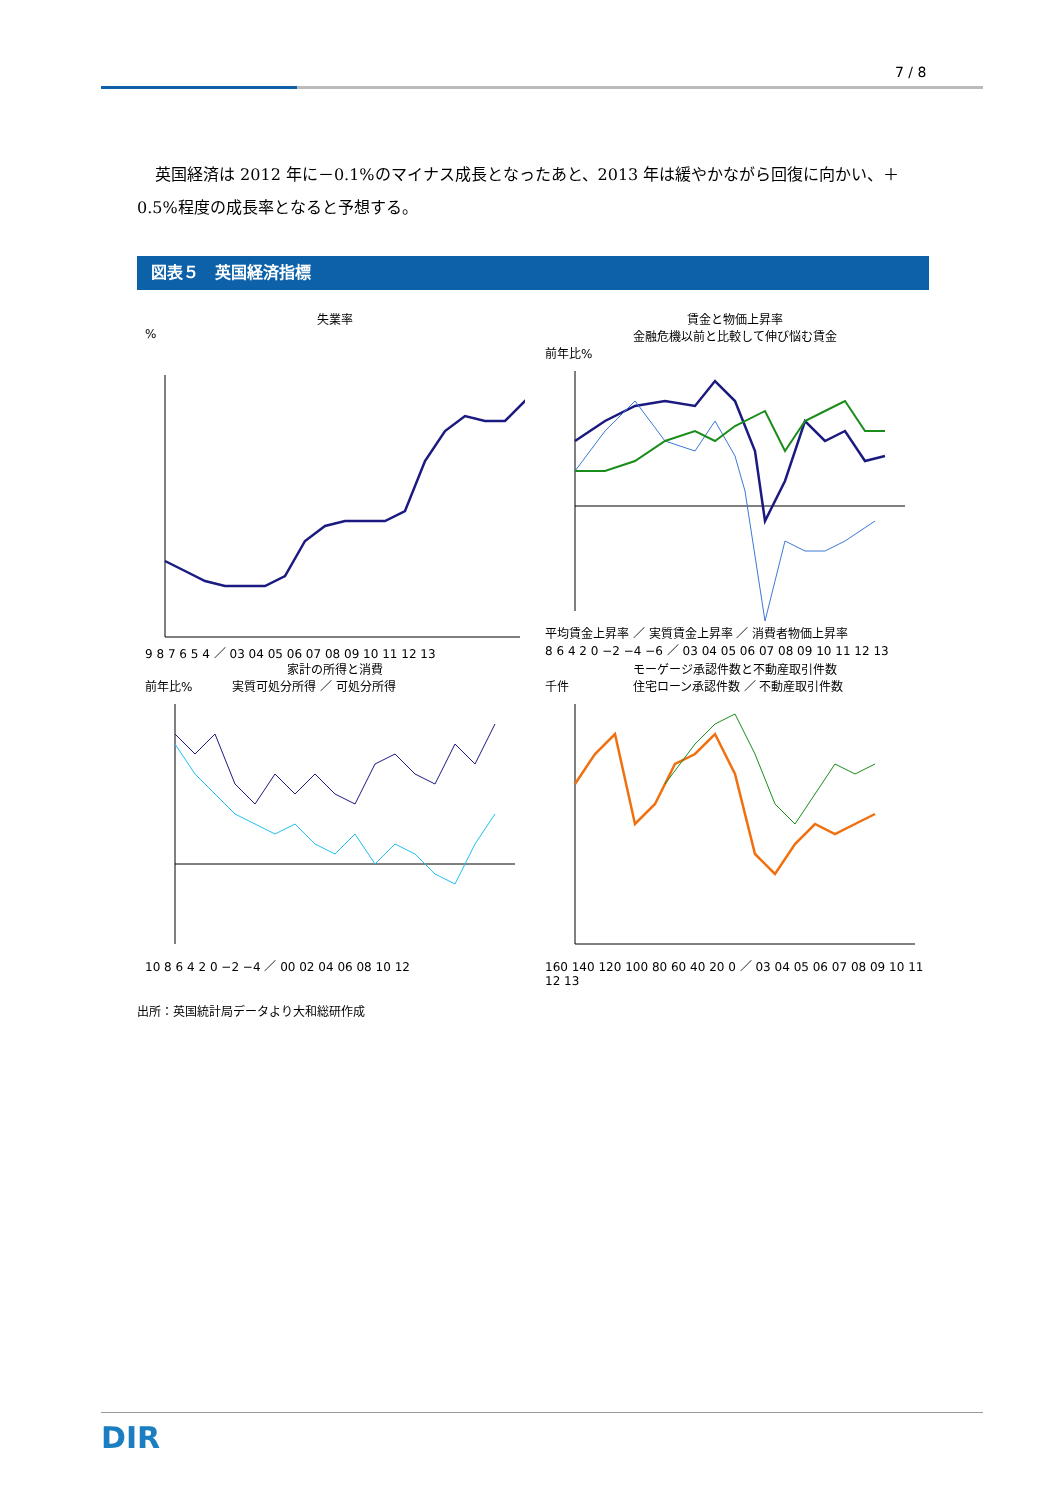7 / 8
英国経済は 2012 年に－0.1%のマイナス成長となったあと、2013 年は緩やかながら回復に向かい、＋0.5%程度の成長率となると予想する。
図表５　英国経済指標
失業率
%
9 8 7 6 5 4 ／ 03 04 05 06 07 08 09 10 11 12 13
賃金と物価上昇率
金融危機以前と比較して伸び悩む賃金
前年比%
平均賃金上昇率 ／ 実質賃金上昇率 ／ 消費者物価上昇率
8 6 4 2 0 −2 −4 −6 ／ 03 04 05 06 07 08 09 10 11 12 13
家計の所得と消費
前年比% 　　　実質可処分所得 ／ 可処分所得
10 8 6 4 2 0 −2 −4 ／ 00 02 04 06 08 10 12
モーゲージ承認件数と不動産取引件数
千件 　　　　　住宅ローン承認件数 ／ 不動産取引件数
160 140 120 100 80 60 40 20 0 ／ 03 04 05 06 07 08 09 10 11 12 13
出所：英国統計局データより大和総研作成
DIR